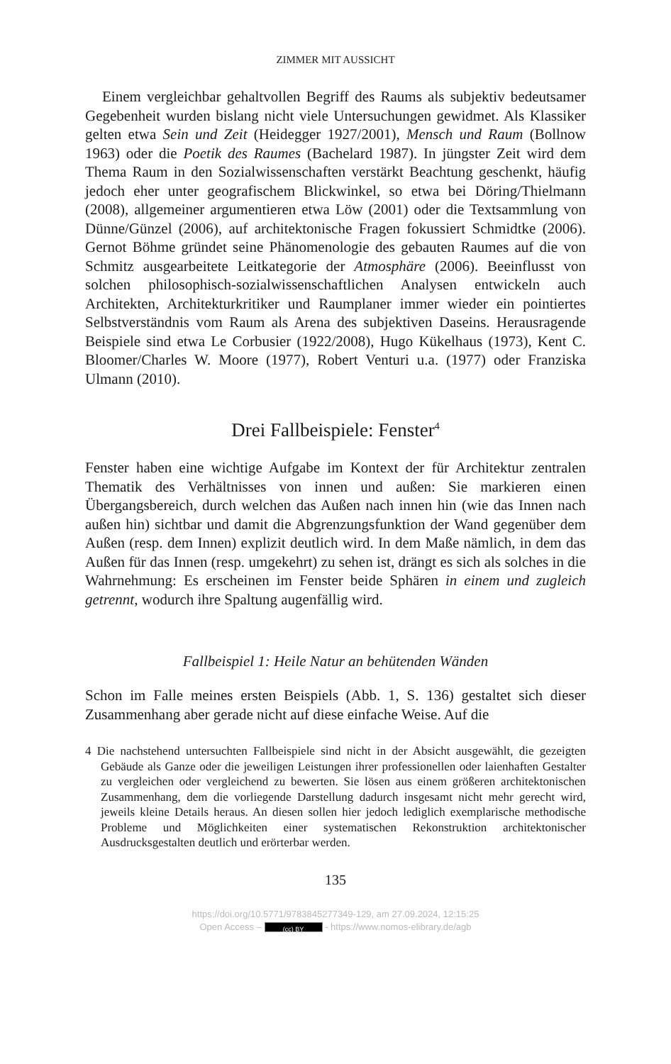ZIMMER MIT AUSSICHT
Einem vergleichbar gehaltvollen Begriff des Raums als subjektiv bedeutsamer Gegebenheit wurden bislang nicht viele Untersuchungen gewidmet. Als Klassiker gelten etwa Sein und Zeit (Heidegger 1927/2001), Mensch und Raum (Bollnow 1963) oder die Poetik des Raumes (Bachelard 1987). In jüngster Zeit wird dem Thema Raum in den Sozialwissenschaften verstärkt Beachtung geschenkt, häufig jedoch eher unter geografischem Blickwinkel, so etwa bei Döring/Thielmann (2008), allgemeiner argumentieren etwa Löw (2001) oder die Textsammlung von Dünne/Günzel (2006), auf architektonische Fragen fokussiert Schmidtke (2006). Gernot Böhme gründet seine Phänomenologie des gebauten Raumes auf die von Schmitz ausgearbeitete Leitkategorie der Atmosphäre (2006). Beeinflusst von solchen philosophisch-sozialwissenschaftlichen Analysen entwickeln auch Architekten, Architekturkritiker und Raumplaner immer wieder ein pointiertes Selbstverständnis vom Raum als Arena des subjektiven Daseins. Herausragende Beispiele sind etwa Le Corbusier (1922/2008), Hugo Kükelhaus (1973), Kent C. Bloomer/Charles W. Moore (1977), Robert Venturi u.a. (1977) oder Franziska Ulmann (2010).
Drei Fallbeispiele: Fenster<sup>4</sup>
Fenster haben eine wichtige Aufgabe im Kontext der für Architektur zentralen Thematik des Verhältnisses von innen und außen: Sie markieren einen Übergangsbereich, durch welchen das Außen nach innen hin (wie das Innen nach außen hin) sichtbar und damit die Abgrenzungsfunktion der Wand gegenüber dem Außen (resp. dem Innen) explizit deutlich wird. In dem Maße nämlich, in dem das Außen für das Innen (resp. umgekehrt) zu sehen ist, drängt es sich als solches in die Wahrnehmung: Es erscheinen im Fenster beide Sphären in einem und zugleich getrennt, wodurch ihre Spaltung augenfällig wird.
Fallbeispiel 1: Heile Natur an behütenden Wänden
Schon im Falle meines ersten Beispiels (Abb. 1, S. 136) gestaltet sich dieser Zusammenhang aber gerade nicht auf diese einfache Weise. Auf die
4 Die nachstehend untersuchten Fallbeispiele sind nicht in der Absicht ausgewählt, die gezeigten Gebäude als Ganze oder die jeweiligen Leistungen ihrer professionellen oder laienhaften Gestalter zu vergleichen oder vergleichend zu bewerten. Sie lösen aus einem größeren architektonischen Zusammenhang, dem die vorliegende Darstellung dadurch insgesamt nicht mehr gerecht wird, jeweils kleine Details heraus. An diesen sollen hier jedoch lediglich exemplarische methodische Probleme und Möglichkeiten einer systematischen Rekonstruktion architektonischer Ausdrucksgestalten deutlich und erörterbar werden.
135
https://doi.org/10.5771/9783845277349-129, am 27.09.2024, 12:15:25
Open Access – (cc) BY - https://www.nomos-elibrary.de/agb